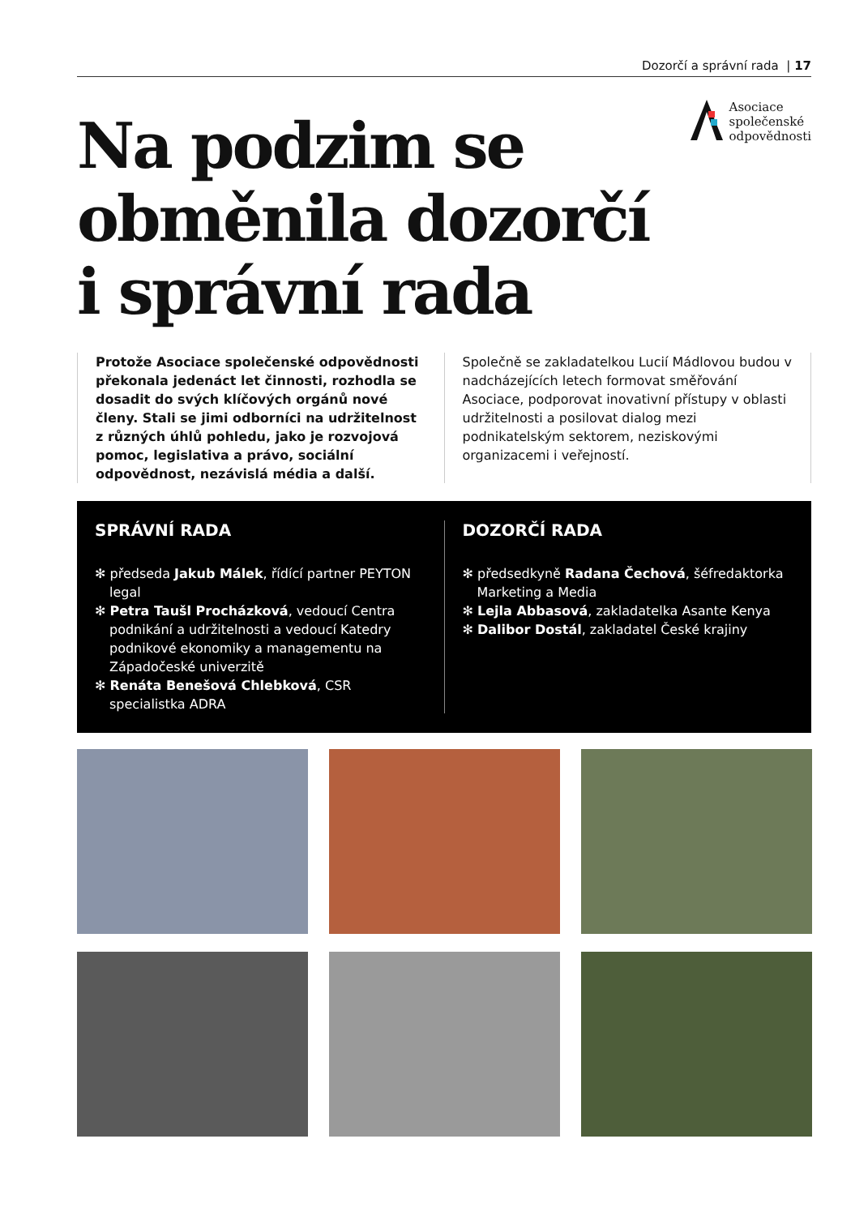Dozorčí a správní rada | 17
Na podzim se
obměnila dozorčí
i správní rada
Asociace
společenské
odpovědnosti
Protože Asociace společenské odpovědnosti překonala jedenáct let činnosti, rozhodla se dosadit do svých klíčových orgánů nové členy. Stali se jimi odborníci na udržitelnost z různých úhlů pohledu, jako je rozvojová pomoc, legislativa a právo, sociální odpovědnost, nezávislá média a další.
Společně se zakladatelkou Lucií Mádlovou budou v nadcházejících letech formovat směřování Asociace, podporovat inovativní přístupy v oblasti udržitelnosti a posilovat dialog mezi podnikatelským sektorem, neziskovými organizacemi i veřejností.
SPRÁVNÍ RADA
✻ předseda Jakub Málek, řídící partner PEYTON legal
✻ Petra Taušl Procházková, vedoucí Centra podnikání a udržitelnosti a vedoucí Katedry podnikové ekonomiky a managementu na Západočeské univerzitě
✻ Renáta Benešová Chlebková, CSR specialistka ADRA
DOZORČÍ RADA
✻ předsedkyně Radana Čechová, šéfredaktorka Marketing a Media
✻ Lejla Abbasová, zakladatelka Asante Kenya
✻ Dalibor Dostál, zakladatel České krajiny